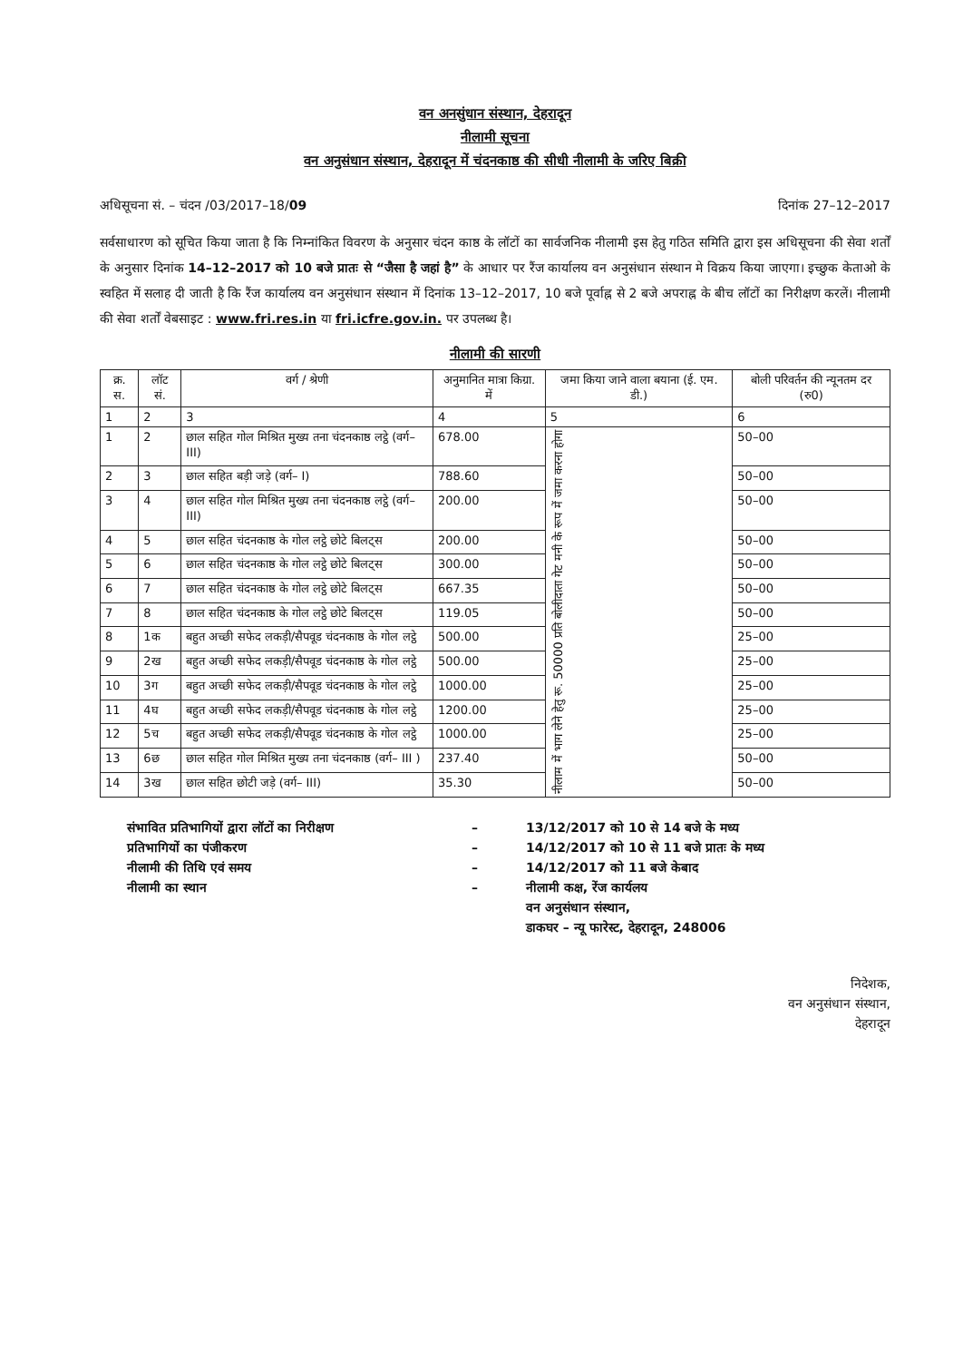वन अनसुंधान संस्थान, देहरादून
नीलामी सूचना
वन अनुसंधान संस्थान, देहरादून में चंदनकाष्ठ की सीधी नीलामी के जरिए बिक्री
अधिसूचना सं. – चंदन /03/2017–18/09 दिनांक 27–12–2017
सर्वसाधारण को सूचित किया जाता है कि निम्नांकित विवरण के अनुसार चंदन काष्ठ के लॉटों का सार्वजनिक नीलामी इस हेतु गठित समिति द्वारा इस अधिसूचना की सेवा शर्तों के अनुसार दिनांक 14–12–2017 को 10 बजे प्रातः से “जैसा है जहां है” के आधार पर रैंज कार्यालय वन अनुसंधान संस्थान मे विक्रय किया जाएगा। इच्छुक केताओ के स्वहित में सलाह दी जाती है कि रैंज कार्यालय वन अनुसंधान संस्थान में दिनांक 13–12–2017, 10 बजे पूर्वाह्न से 2 बजे अपराह्न के बीच लॉटों का निरीक्षण करलें। नीलामी की सेवा शर्तों वेबसाइट : www.fri.res.in या fri.icfre.gov.in. पर उपलब्ध है।
नीलामी की सारणी
| क्र. स. | लॉट सं. | वर्ग / श्रेणी | अनुमानित मात्रा किग्रा. में | जमा किया जाने वाला बयाना (ई. एम. डी.) | बोली परिवर्तन की न्यूनतम दर (रु0) |
| --- | --- | --- | --- | --- | --- |
| 1 | 2 | 3 | 4 | 5 | 6 |
| 1 | 2 | छाल सहित गोल मिश्रित मुख्य तना चंदनकाष्ठ लट्ठे (वर्ग–III) | 678.00 | नीलाम में भाग लेने हेतु रू. 50000 प्रति बोलीदाता गेट मनी के रूप में जमा करना होगा | 50–00 |
| 2 | 3 | छाल सहित बड़ी जड़े (वर्ग– I) | 788.60 | | 50–00 |
| 3 | 4 | छाल सहित गोल मिश्रित मुख्य तना चंदनकाष्ठ लट्ठे (वर्ग–III) | 200.00 | | 50–00 |
| 4 | 5 | छाल सहित चंदनकाष्ठ के गोल लट्ठे छोटे बिलट्स | 200.00 | | 50–00 |
| 5 | 6 | छाल सहित चंदनकाष्ठ के गोल लट्ठे छोटे बिलट्स | 300.00 | | 50–00 |
| 6 | 7 | छाल सहित चंदनकाष्ठ के गोल लट्ठे छोटे बिलट्स | 667.35 | | 50–00 |
| 7 | 8 | छाल सहित चंदनकाष्ठ के गोल लट्ठे छोटे बिलट्स | 119.05 | | 50–00 |
| 8 | 1क | बहुत अच्छी सफेद लकड़ी/सैपवूड चंदनकाष्ठ के गोल लट्ठे | 500.00 | | 25–00 |
| 9 | 2ख | बहुत अच्छी सफेद लकड़ी/सैपवूड चंदनकाष्ठ के गोल लट्ठे | 500.00 | | 25–00 |
| 10 | 3ग | बहुत अच्छी सफेद लकड़ी/सैपवूड चंदनकाष्ठ के गोल लट्ठे | 1000.00 | | 25–00 |
| 11 | 4घ | बहुत अच्छी सफेद लकड़ी/सैपवूड चंदनकाष्ठ के गोल लट्ठे | 1200.00 | | 25–00 |
| 12 | 5च | बहुत अच्छी सफेद लकड़ी/सैपवूड चंदनकाष्ठ के गोल लट्ठे | 1000.00 | | 25–00 |
| 13 | 6छ | छाल सहित गोल मिश्रित मुख्य तना चंदनकाष्ठ (वर्ग– III ) | 237.40 | | 50–00 |
| 14 | 3ख | छाल सहित छोटी जड़े (वर्ग– III) | 35.30 | | 50–00 |
संभावित प्रतिभागियों द्वारा लॉटों का निरीक्षण – 13/12/2017 को 10 से 14 बजे के मध्य प्रतिभागियों का पंजीकरण – 14/12/2017 को 10 से 11 बजे प्रातः के मध्य नीलामी की तिथि एवं समय – 14/12/2017 को 11 बजे केबाद नीलामी का स्थान – नीलामी कक्ष, रेंज कार्यलय
वन अनुसंधान संस्थान,
डाकघर – न्यू फारेस्ट, देहरादून, 248006
निदेशक,
वन अनुसंधान संस्थान,
देहरादून